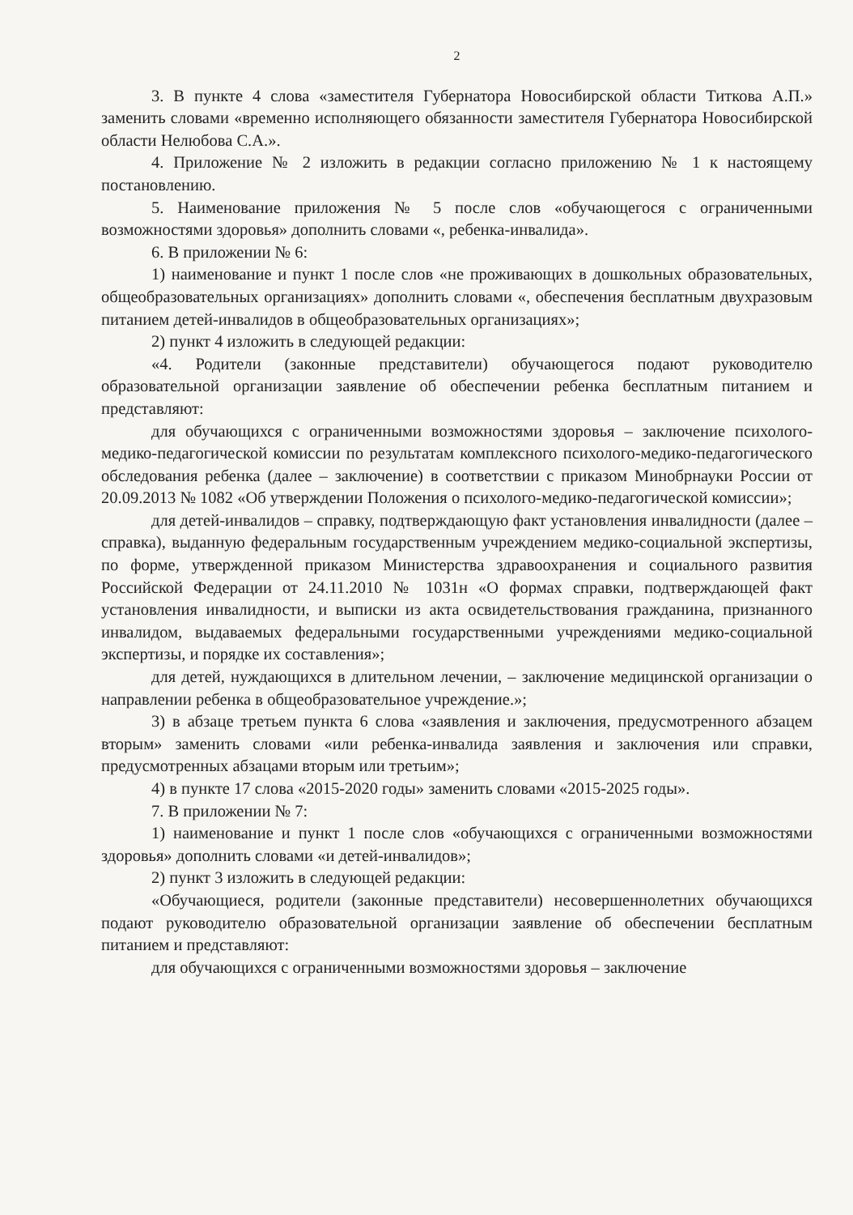2
3. В пункте 4 слова «заместителя Губернатора Новосибирской области Титкова А.П.» заменить словами «временно исполняющего обязанности заместителя Губернатора Новосибирской области Нелюбова С.А.».
4. Приложение № 2 изложить в редакции согласно приложению № 1 к настоящему постановлению.
5. Наименование приложения № 5 после слов «обучающегося с ограниченными возможностями здоровья» дополнить словами «, ребенка-инвалида».
6. В приложении № 6:
1) наименование и пункт 1 после слов «не проживающих в дошкольных образовательных, общеобразовательных организациях» дополнить словами «, обеспечения бесплатным двухразовым питанием детей-инвалидов в общеобразовательных организациях»;
2) пункт 4 изложить в следующей редакции:
«4. Родители (законные представители) обучающегося подают руководителю образовательной организации заявление об обеспечении ребенка бесплатным питанием и представляют:
для обучающихся с ограниченными возможностями здоровья – заключение психолого-медико-педагогической комиссии по результатам комплексного психолого-медико-педагогического обследования ребенка (далее – заключение) в соответствии с приказом Минобрнауки России от 20.09.2013 № 1082 «Об утверждении Положения о психолого-медико-педагогической комиссии»;
для детей-инвалидов – справку, подтверждающую факт установления инвалидности (далее – справка), выданную федеральным государственным учреждением медико-социальной экспертизы, по форме, утвержденной приказом Министерства здравоохранения и социального развития Российской Федерации от 24.11.2010 № 1031н «О формах справки, подтверждающей факт установления инвалидности, и выписки из акта освидетельствования гражданина, признанного инвалидом, выдаваемых федеральными государственными учреждениями медико-социальной экспертизы, и порядке их составления»;
для детей, нуждающихся в длительном лечении, – заключение медицинской организации о направлении ребенка в общеобразовательное учреждение.»;
3) в абзаце третьем пункта 6 слова «заявления и заключения, предусмотренного абзацем вторым» заменить словами «или ребенка-инвалида заявления и заключения или справки, предусмотренных абзацами вторым или третьим»;
4) в пункте 17 слова «2015-2020 годы» заменить словами «2015-2025 годы».
7. В приложении № 7:
1) наименование и пункт 1 после слов «обучающихся с ограниченными возможностями здоровья» дополнить словами «и детей-инвалидов»;
2) пункт 3 изложить в следующей редакции:
«Обучающиеся, родители (законные представители) несовершеннолетних обучающихся подают руководителю образовательной организации заявление об обеспечении бесплатным питанием и представляют:
для обучающихся с ограниченными возможностями здоровья – заключение